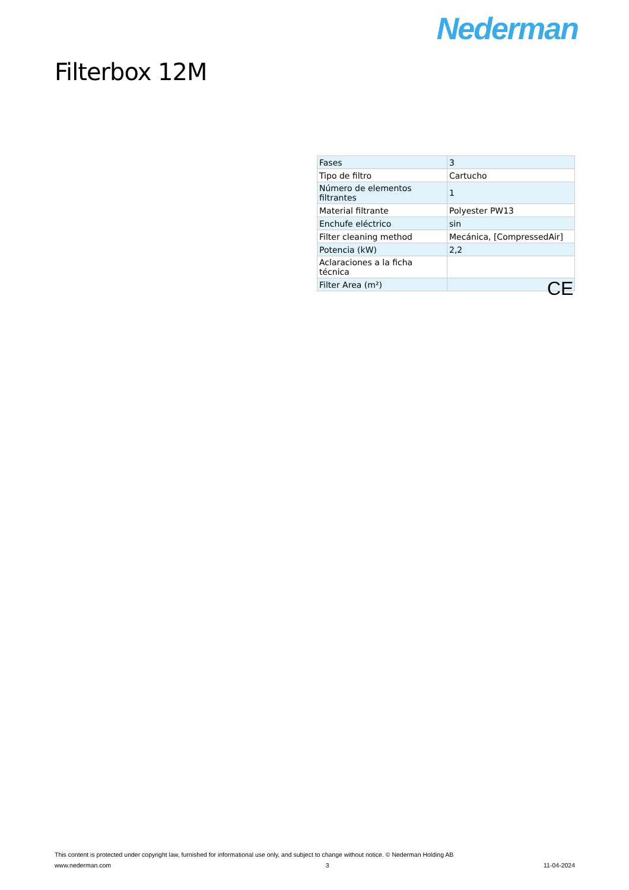Nederman
Filterbox 12M
| Fases | 3 |
| Tipo de filtro | Cartucho |
| Número de elementos filtrantes | 1 |
| Material filtrante | Polyester PW13 |
| Enchufe eléctrico | sin |
| Filter cleaning method | Mecánica, [CompressedAir] |
| Potencia (kW) | 2,2 |
| Aclaraciones a la ficha técnica | |
| Filter Area (m²) | |
CE
This content is protected under copyright law, furnished for informational use only, and subject to change without notice. © Nederman Holding AB
www.nederman.com 3 11-04-2024